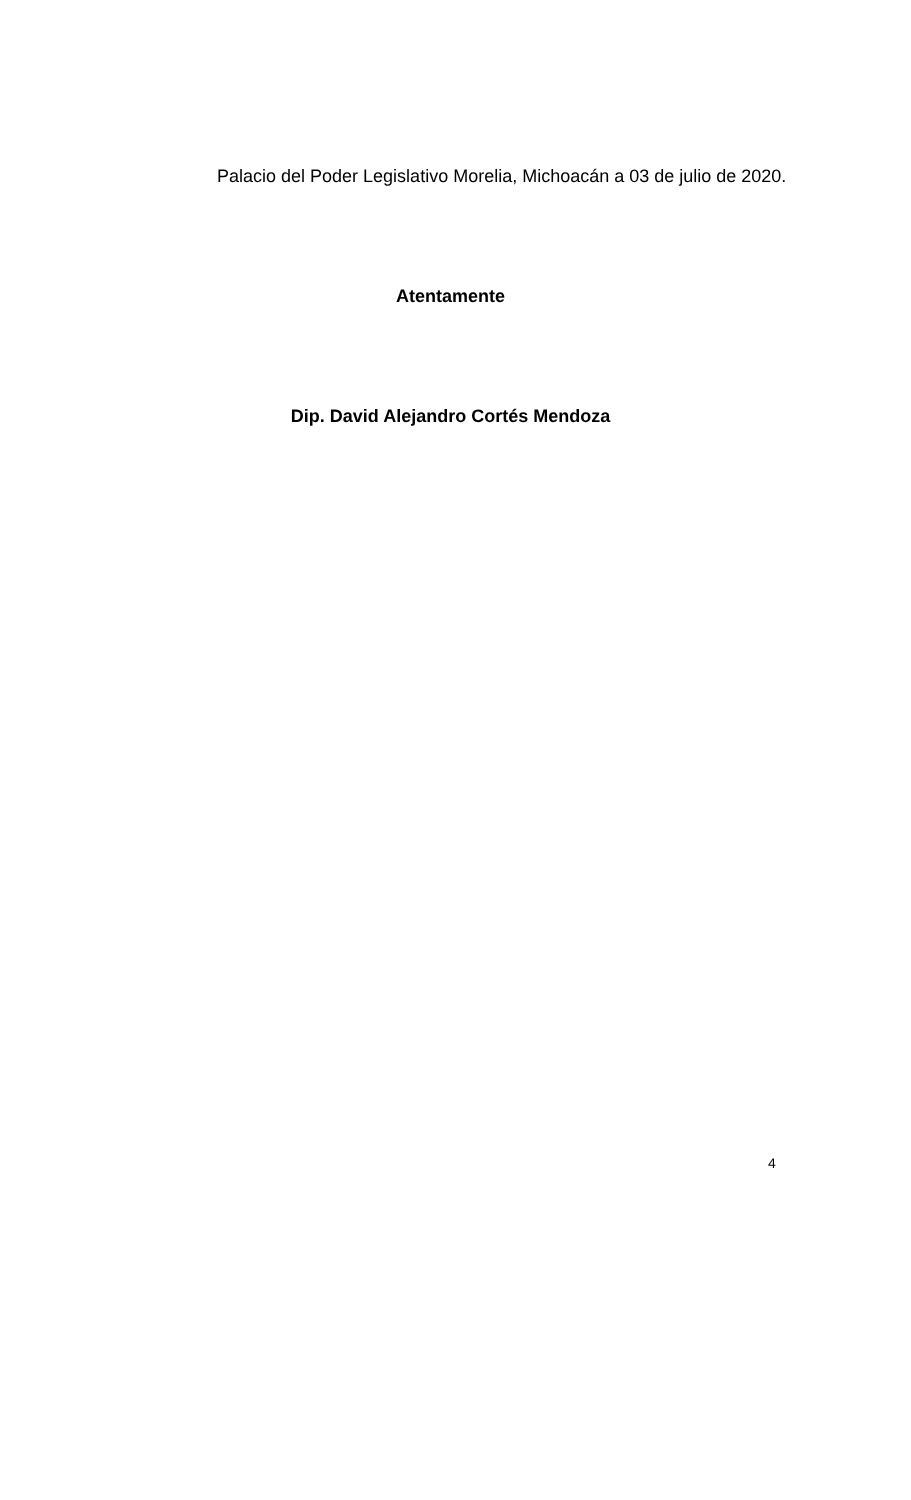Palacio del Poder Legislativo Morelia, Michoacán a 03 de julio de 2020.
Atentamente
Dip. David Alejandro Cortés Mendoza
4